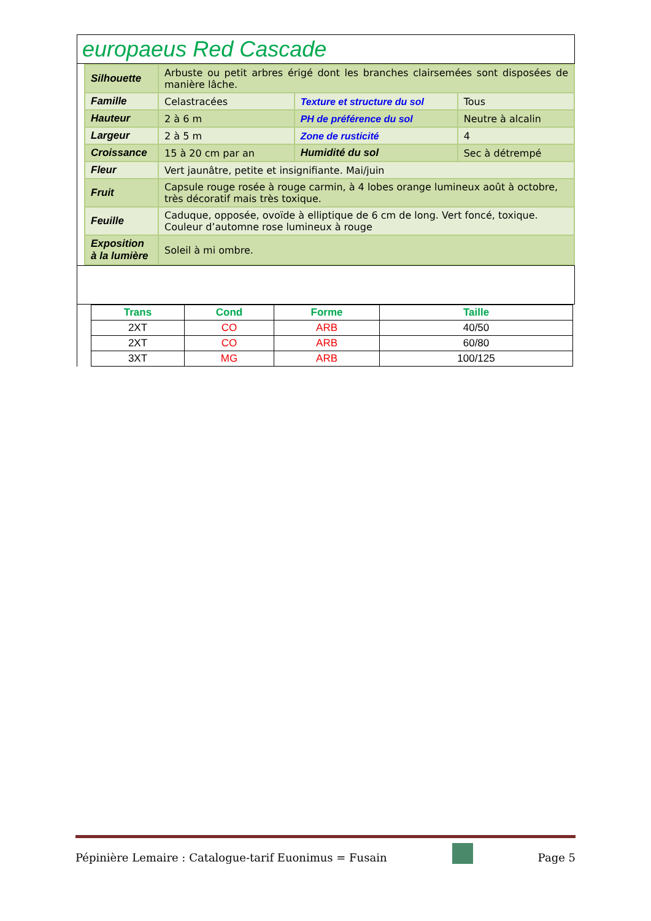europaeus Red Cascade
| Silhouette | Arbuste ou petit arbres érigé dont les branches clairsemées sont disposées de manière lâche. | | |
| Famille | Celastracées | Texture et structure du sol | Tous |
| Hauteur | 2 à 6 m | PH de préférence du sol | Neutre à alcalin |
| Largeur | 2 à 5 m | Zone de rusticité | 4 |
| Croissance | 15 à 20 cm par an | Humidité du sol | Sec à détrempé |
| Fleur | Vert jaunâtre, petite et insignifiante. Mai/juin | | |
| Fruit | Capsule rouge rosée à rouge carmin, à 4 lobes orange lumineux août à octobre, très décoratif mais très toxique. | | |
| Feuille | Caduque, opposée, ovoïde à elliptique de 6 cm de long. Vert foncé, toxique. Couleur d’automne rose lumineux à rouge | | |
| Exposition à la lumière | Soleil à mi ombre. | | |
| Trans | Cond | Forme | Taille |
| --- | --- | --- | --- |
| 2XT | CO | ARB | 40/50 |
| 2XT | CO | ARB | 60/80 |
| 3XT | MG | ARB | 100/125 |
Pépinière Lemaire : Catalogue-tarif Euonimus = Fusain Page 5